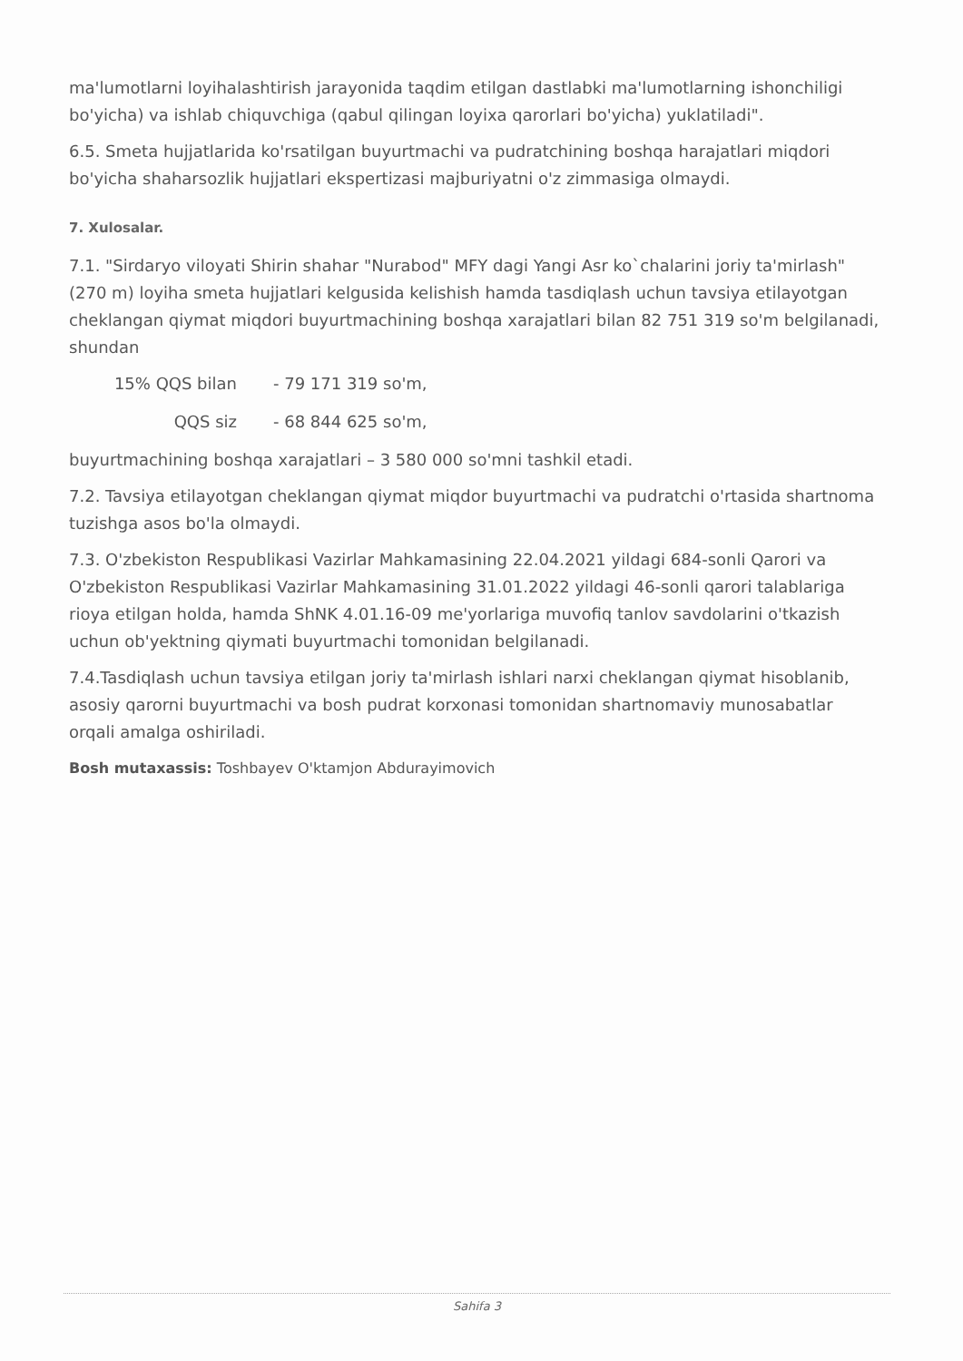ma'lumotlarni loyihalashtirish jarayonida taqdim etilgan dastlabki ma'lumotlarning ishonchiligi bo'yicha) va ishlab chiquvchiga (qabul qilingan loyixa qarorlari bo'yicha) yuklatiladi".
6.5. Smeta hujjatlarida ko'rsatilgan buyurtmachi va pudratchining boshqa harajatlari miqdori bo'yicha shaharsozlik hujjatlari ekspertizasi majburiyatni o'z zimmasiga olmaydi.
7. Xulosalar.
7.1. "Sirdaryo viloyati Shirin shahar "Nurabod" MFY dagi Yangi Asr ko`chalarini joriy ta'mirlash"(270 m) loyiha smeta hujjatlari kelgusida kelishish hamda tasdiqlash uchun tavsiya etilayotgan cheklangan qiymat miqdori buyurtmachining boshqa xarajatlari bilan 82 751 319 so'm belgilanadi, shundan
15% QQS bilan - 79 171 319 so'm,
QQS siz - 68 844 625 so'm,
buyurtmachining boshqa xarajatlari – 3 580 000 so'mni tashkil etadi.
7.2. Tavsiya etilayotgan cheklangan qiymat miqdor buyurtmachi va pudratchi o'rtasida shartnoma tuzishga asos bo'la olmaydi.
7.3. O'zbekiston Respublikasi Vazirlar Mahkamasining 22.04.2021 yildagi 684-sonli Qarori va O'zbekiston Respublikasi Vazirlar Mahkamasining 31.01.2022 yildagi 46-sonli qarori talablariga rioya etilgan holda, hamda ShNK 4.01.16-09 me'yorlariga muvofiq tanlov savdolarini o'tkazish uchun ob'yektning qiymati buyurtmachi tomonidan belgilanadi.
7.4.Tasdiqlash uchun tavsiya etilgan joriy ta'mirlash ishlari narxi cheklangan qiymat hisoblanib, asosiy qarorni buyurtmachi va bosh pudrat korxonasi tomonidan shartnomaviy munosabatlar orqali amalga oshiriladi.
Bosh mutaxassis: Toshbayev O'ktamjon Abdurayimovich
Sahifa 3